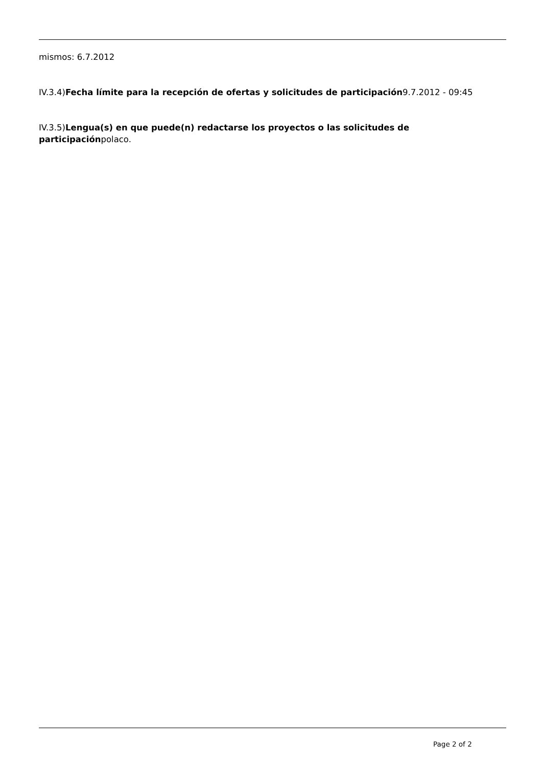mismos: 6.7.2012
IV.3.4)Fecha límite para la recepción de ofertas y solicitudes de participación9.7.2012 - 09:45
IV.3.5)Lengua(s) en que puede(n) redactarse los proyectos o las solicitudes de participaciónpolaco.
Page 2 of 2